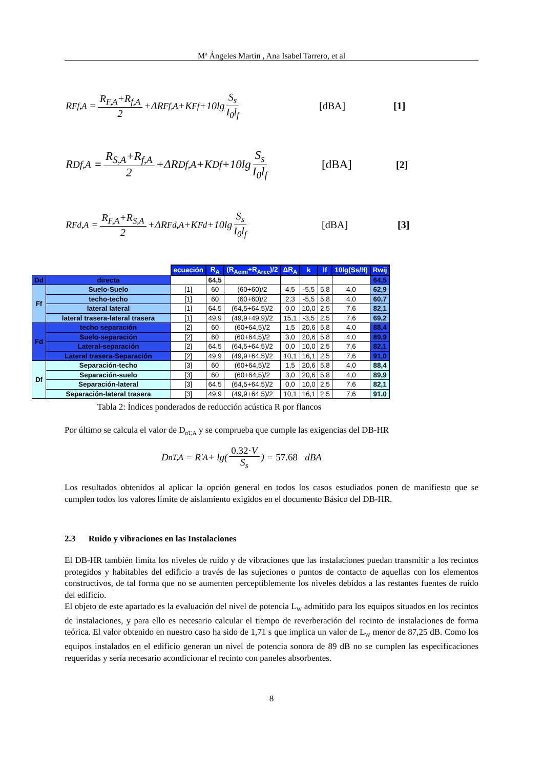Mª Ángeles Martín , Ana Isabel Tarrero, et al
R<sub>Ff,A</sub> = R<sub>F,A</sub>+R<sub>f,A</sub> 2 +ΔR<sub>Ff,A</sub>+K<sub>Ff</sub>+10lg S<sub>s</sub> I<sub>0</sub>l<sub>f</sub> [dBA] [1]
R<sub>Df,A</sub> = R<sub>S,A</sub>+R<sub>f,A</sub> 2 +ΔR<sub>Df,A</sub>+K<sub>Df</sub>+10lg S<sub>s</sub> I<sub>0</sub>l<sub>f</sub> [dBA] [2]
R<sub>Fd,A</sub> = R<sub>F,A</sub>+R<sub>S,A</sub> 2 +ΔR<sub>Fd,A</sub>+K<sub>Fd</sub>+10lg S<sub>s</sub> I<sub>0</sub>l<sub>f</sub> [dBA] [3]
| | | ecuación | R<sub>A</sub> | (R<sub>Aemi</sub>+R<sub>Arec</sub>)/2 | ΔR<sub>A</sub> | k | lf | 10lg(Ss/lf) | Rwij |
| Dd | directa | | 64,5 | | | | | | 64,5 |
| Ff | Suelo-Suelo | [1] | 60 | (60+60)/2 | 4,5 | -5,5 | 5,8 | 4,0 | 62,9 |
| | techo-techo | [1] | 60 | (60+60)/2 | 2,3 | -5,5 | 5,8 | 4,0 | 60,7 |
| | lateral lateral | [1] | 64,5 | (64,5+64,5)/2 | 0,0 | 10,0 | 2,5 | 7,6 | 82,1 |
| | lateral trasera-lateral trasera | [1] | 49,9 | (49,9+49,9)/2 | 15,1 | -3,5 | 2,5 | 7,6 | 69,2 |
| Fd | techo separación | [2] | 60 | (60+64,5)/2 | 1,5 | 20,6 | 5,8 | 4,0 | 88,4 |
| | Suelo-separación | [2] | 60 | (60+64,5)/2 | 3,0 | 20,6 | 5,8 | 4,0 | 89,9 |
| | Lateral-separación | [2] | 64,5 | (64,5+64,5)/2 | 0,0 | 10,0 | 2,5 | 7,6 | 82,1 |
| | Lateral trasera-Separación | [2] | 49,9 | (49,9+64,5)/2 | 10,1 | 16,1 | 2,5 | 7,6 | 91,0 |
| Df | Separación-techo | [3] | 60 | (60+64,5)/2 | 1,5 | 20,6 | 5,8 | 4,0 | 88,4 |
| | Separación-suelo | [3] | 60 | (60+64,5)/2 | 3,0 | 20,6 | 5,8 | 4,0 | 89,9 |
| | Separación-lateral | [3] | 64,5 | (64,5+64,5)/2 | 0,0 | 10,0 | 2,5 | 7,6 | 82,1 |
| | Separación-lateral trasera | [3] | 49,9 | (49,9+64,5)/2 | 10,1 | 16,1 | 2,5 | 7,6 | 91,0 |
Tabla 2: Índices ponderados de reducción acústica R por flancos
Por último se calcula el valor de D<sub>nT,A</sub> y se comprueba que cumple las exigencias del DB-HR
D<sub>nT,A</sub> = R′<sub>A</sub> + lg(0.32·V S<sub>s</sub>) = 57.68 dBA
Los resultados obtenidos al aplicar la opción general en todos los casos estudiados ponen de manifiesto que se cumplen todos los valores límite de aislamiento exigidos en el documento Básico del DB-HR.
2.3 Ruido y vibraciones en las Instalaciones
El DB-HR también limita los niveles de ruido y de vibraciones que las instalaciones puedan transmitir a los recintos protegidos y habitables del edificio a través de las sujeciones o puntos de contacto de aquellas con los elementos constructivos, de tal forma que no se aumenten perceptiblemente los niveles debidos a las restantes fuentes de ruido del edificio.
El objeto de este apartado es la evaluación del nivel de potencia L<sub>W</sub> admitido para los equipos situados en los recintos de instalaciones, y para ello es necesario calcular el tiempo de reverberación del recinto de instalaciones de forma teórica. El valor obtenido en nuestro caso ha sido de 1,71 s que implica un valor de L<sub>W</sub> menor de 87,25 dB. Como los equipos instalados en el edificio generan un nivel de potencia sonora de 89 dB no se cumplen las especificaciones requeridas y sería necesario acondicionar el recinto con paneles absorbentes.
8